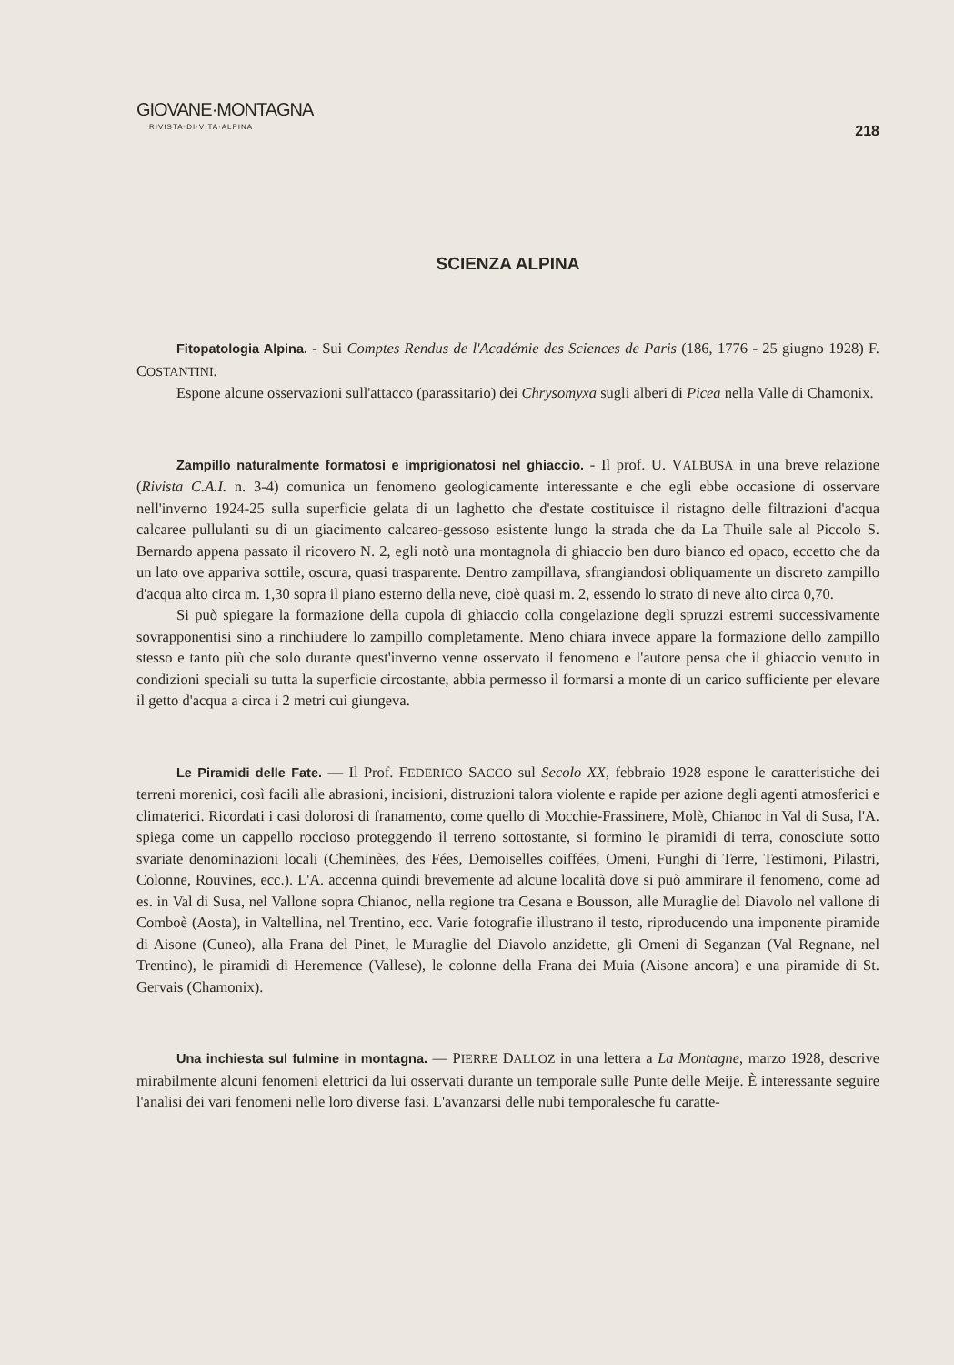GIOVANE·MONTAGNA
RIVISTA·DI·VITA·ALPINA
218
SCIENZA ALPINA
Fitopatologia Alpina. - Sui Comptes Rendus de l'Académie des Sciences de Paris (186, 1776 - 25 giugno 1928) F. COSTANTINI.
Espone alcune osservazioni sull'attacco (parassitario) dei Chrysomyxa sugli alberi di Picea nella Valle di Chamonix.
Zampillo naturalmente formatosi e imprigionatosi nel ghiaccio. - Il prof. U. VALBUSA in una breve relazione (Rivista C.A.I. n. 3-4) comunica un fenomeno geologicamente interessante e che egli ebbe occasione di osservare nell'inverno 1924-25 sulla superficie gelata di un laghetto che d'estate costituisce il ristagno delle filtrazioni d'acqua calcaree pullulanti su di un giacimento calcareo-gessoso esistente lungo la strada che da La Thuile sale al Piccolo S. Bernardo appena passato il ricovero N. 2, egli notò una montagnola di ghiaccio ben duro bianco ed opaco, eccetto che da un lato ove appariva sottile, oscura, quasi trasparente. Dentro zampillava, sfrangiandosi obliquamente un discreto zampillo d'acqua alto circa m. 1,30 sopra il piano esterno della neve, cioè quasi m. 2, essendo lo strato di neve alto circa 0,70.
Si può spiegare la formazione della cupola di ghiaccio colla congelazione degli spruzzi estremi successivamente sovrapponentisi sino a rinchiudere lo zampillo completamente. Meno chiara invece appare la formazione dello zampillo stesso e tanto più che solo durante quest'inverno venne osservato il fenomeno e l'autore pensa che il ghiaccio venuto in condizioni speciali su tutta la superficie circostante, abbia permesso il formarsi a monte di un carico sufficiente per elevare il getto d'acqua a circa i 2 metri cui giungeva.
Le Piramidi delle Fate. — Il Prof. FEDERICO SACCO sul Secolo XX, febbraio 1928 espone le caratteristiche dei terreni morenici, così facili alle abrasioni, incisioni, distruzioni talora violente e rapide per azione degli agenti atmosferici e climaterici. Ricordati i casi dolorosi di franamento, come quello di Mocchie-Frassinere, Molè, Chianoc in Val di Susa, l'A. spiega come un cappello roccioso proteggendo il terreno sottostante, si formino le piramidi di terra, conosciute sotto svariate denominazioni locali (Cheminèes, des Fées, Demoiselles coiffées, Omeni, Funghi di Terre, Testimoni, Pilastri, Colonne, Rouvines, ecc.). L'A. accenna quindi brevemente ad alcune località dove si può ammirare il fenomeno, come ad es. in Val di Susa, nel Vallone sopra Chianoc, nella regione tra Cesana e Bousson, alle Muraglie del Diavolo nel vallone di Comboè (Aosta), in Valtellina, nel Trentino, ecc. Varie fotografie illustrano il testo, riproducendo una imponente piramide di Aisone (Cuneo), alla Frana del Pinet, le Muraglie del Diavolo anzidette, gli Omeni di Seganzan (Val Regnane, nel Trentino), le piramidi di Heremence (Vallese), le colonne della Frana dei Muia (Aisone ancora) e una piramide di St. Gervais (Chamonix).
Una inchiesta sul fulmine in montagna. — PIERRE DALLOZ in una lettera a La Montagne, marzo 1928, descrive mirabilmente alcuni fenomeni elettrici da lui osservati durante un temporale sulle Punte delle Meije. È interessante seguire l'analisi dei vari fenomeni nelle loro diverse fasi. L'avanzarsi delle nubi temporalesche fu caratte-